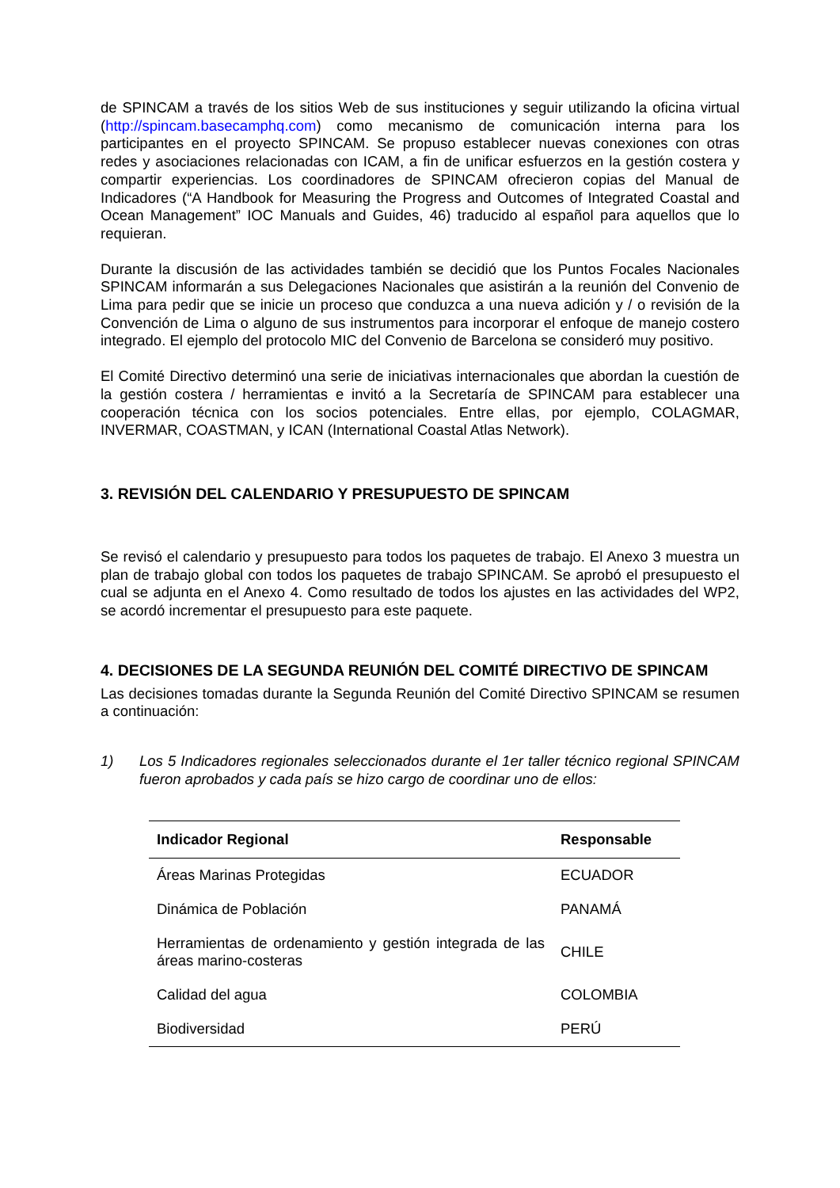de SPINCAM a través de los sitios Web de sus instituciones y seguir utilizando la oficina virtual (http://spincam.basecamphq.com) como mecanismo de comunicación interna para los participantes en el proyecto SPINCAM. Se propuso establecer nuevas conexiones con otras redes y asociaciones relacionadas con ICAM, a fin de unificar esfuerzos en la gestión costera y compartir experiencias. Los coordinadores de SPINCAM ofrecieron copias del Manual de Indicadores (“A Handbook for Measuring the Progress and Outcomes of Integrated Coastal and Ocean Management” IOC Manuals and Guides, 46) traducido al español para aquellos que lo requieran.
Durante la discusión de las actividades también se decidió que los Puntos Focales Nacionales SPINCAM informarán a sus Delegaciones Nacionales que asistirán a la reunión del Convenio de Lima para pedir que se inicie un proceso que conduzca a una nueva adición y / o revisión de la Convención de Lima o alguno de sus instrumentos para incorporar el enfoque de manejo costero integrado. El ejemplo del protocolo MIC del Convenio de Barcelona se consideró muy positivo.
El Comité Directivo determinó una serie de iniciativas internacionales que abordan la cuestión de la gestión costera / herramientas e invitó a la Secretaría de SPINCAM para establecer una cooperación técnica con los socios potenciales. Entre ellas, por ejemplo, COLAGMAR, INVERMAR, COASTMAN, y ICAN (International Coastal Atlas Network).
3. REVISIÓN DEL CALENDARIO Y PRESUPUESTO DE SPINCAM
Se revisó el calendario y presupuesto para todos los paquetes de trabajo. El Anexo 3 muestra un plan de trabajo global con todos los paquetes de trabajo SPINCAM. Se aprobó el presupuesto el cual se adjunta en el Anexo 4. Como resultado de todos los ajustes en las actividades del WP2, se acordó incrementar el presupuesto para este paquete.
4. DECISIONES DE LA SEGUNDA REUNIÓN DEL COMITÉ DIRECTIVO DE SPINCAM
Las decisiones tomadas durante la Segunda Reunión del Comité Directivo SPINCAM se resumen a continuación:
1) Los 5 Indicadores regionales seleccionados durante el 1er taller técnico regional SPINCAM fueron aprobados y cada país se hizo cargo de coordinar uno de ellos:
| Indicador Regional | Responsable |
| --- | --- |
| Áreas Marinas Protegidas | ECUADOR |
| Dinámica de Población | PANAMÁ |
| Herramientas de ordenamiento y gestión integrada de las áreas marino-costeras | CHILE |
| Calidad del agua | COLOMBIA |
| Biodiversidad | PERÚ |